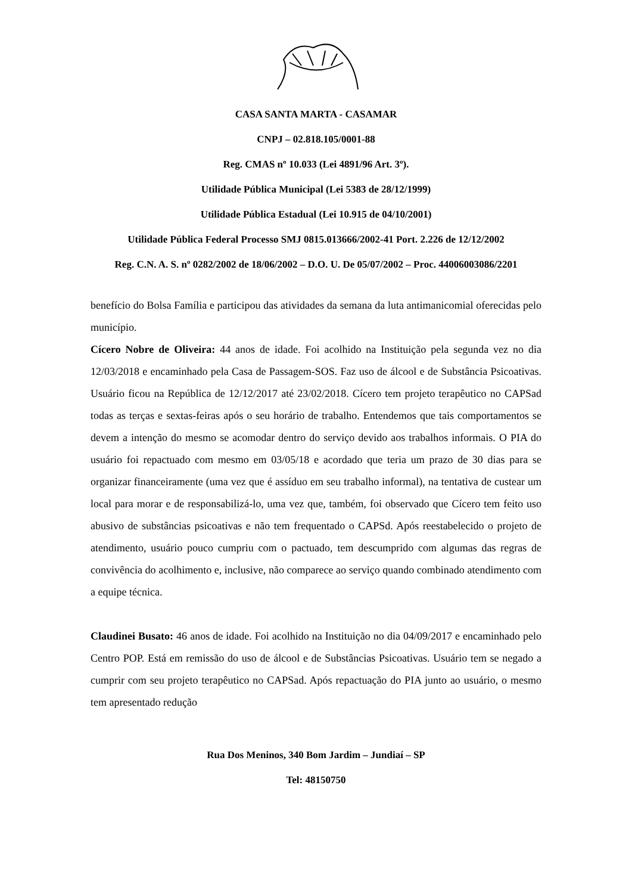CASA SANTA MARTA - CASAMAR
CNPJ – 02.818.105/0001-88
Reg. CMAS nº 10.033 (Lei 4891/96 Art. 3º).
Utilidade Pública Municipal (Lei 5383 de 28/12/1999)
Utilidade Pública Estadual (Lei 10.915 de 04/10/2001)
Utilidade Pública Federal Processo SMJ 0815.013666/2002-41 Port. 2.226 de 12/12/2002
Reg. C.N. A. S. nº 0282/2002 de 18/06/2002 – D.O. U. De 05/07/2002 – Proc. 44006003086/2201
benefício do Bolsa Família e participou das atividades da semana da luta antimanicomial oferecidas pelo município.
Cícero Nobre de Oliveira: 44 anos de idade. Foi acolhido na Instituição pela segunda vez no dia 12/03/2018 e encaminhado pela Casa de Passagem-SOS. Faz uso de álcool e de Substância Psicoativas. Usuário ficou na República de 12/12/2017 até 23/02/2018. Cícero tem projeto terapêutico no CAPSad todas as terças e sextas-feiras após o seu horário de trabalho. Entendemos que tais comportamentos se devem a intenção do mesmo se acomodar dentro do serviço devido aos trabalhos informais. O PIA do usuário foi repactuado com mesmo em 03/05/18 e acordado que teria um prazo de 30 dias para se organizar financeiramente (uma vez que é assíduo em seu trabalho informal), na tentativa de custear um local para morar e de responsabilizá-lo, uma vez que, também, foi observado que Cícero tem feito uso abusivo de substâncias psicoativas e não tem frequentado o CAPSd. Após reestabelecido o projeto de atendimento, usuário pouco cumpriu com o pactuado, tem descumprido com algumas das regras de convivência do acolhimento e, inclusive, não comparece ao serviço quando combinado atendimento com a equipe técnica.
Claudinei Busato: 46 anos de idade. Foi acolhido na Instituição no dia 04/09/2017 e encaminhado pelo Centro POP. Está em remissão do uso de álcool e de Substâncias Psicoativas. Usuário tem se negado a cumprir com seu projeto terapêutico no CAPSad. Após repactuação do PIA junto ao usuário, o mesmo tem apresentado redução
Rua Dos Meninos, 340 Bom Jardim – Jundiaí – SP
Tel: 48150750